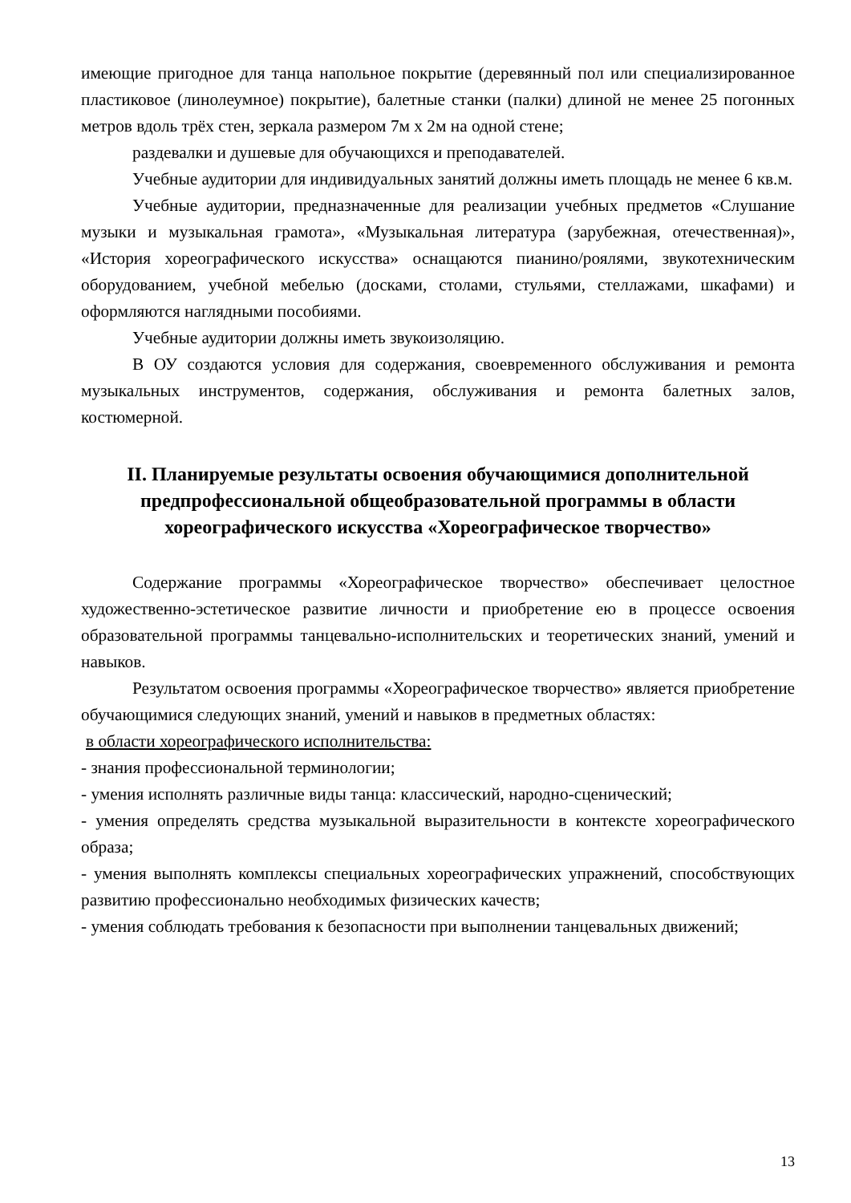имеющие пригодное для танца напольное покрытие (деревянный пол или специализированное пластиковое (линолеумное) покрытие), балетные станки (палки) длиной не менее 25 погонных метров вдоль трёх стен, зеркала размером 7м х 2м на одной стене;
раздевалки и душевые для обучающихся и преподавателей.
Учебные аудитории для индивидуальных занятий должны иметь площадь не менее 6 кв.м.
Учебные аудитории, предназначенные для реализации учебных предметов «Слушание музыки и музыкальная грамота», «Музыкальная литература (зарубежная, отечественная)», «История хореографического искусства» оснащаются пианино/роялями, звукотехническим оборудованием, учебной мебелью (досками, столами, стульями, стеллажами, шкафами) и оформляются наглядными пособиями.
Учебные аудитории должны иметь звукоизоляцию.
В ОУ создаются условия для содержания, своевременного обслуживания и ремонта музыкальных инструментов, содержания, обслуживания и ремонта балетных залов, костюмерной.
II. Планируемые результаты освоения обучающимися дополнительной предпрофессиональной общеобразовательной программы в области хореографического искусства «Хореографическое творчество»
Содержание программы «Хореографическое творчество» обеспечивает целостное художественно-эстетическое развитие личности и приобретение ею в процессе освоения образовательной программы танцевально-исполнительских и теоретических знаний, умений и навыков.
Результатом освоения программы «Хореографическое творчество» является приобретение обучающимися следующих знаний, умений и навыков в предметных областях:
в области хореографического исполнительства:
- знания профессиональной терминологии;
- умения исполнять различные виды танца: классический, народно-сценический;
- умения определять средства музыкальной выразительности в контексте хореографического образа;
- умения выполнять комплексы специальных хореографических упражнений, способствующих развитию профессионально необходимых физических качеств;
- умения соблюдать требования к безопасности при выполнении танцевальных движений;
13